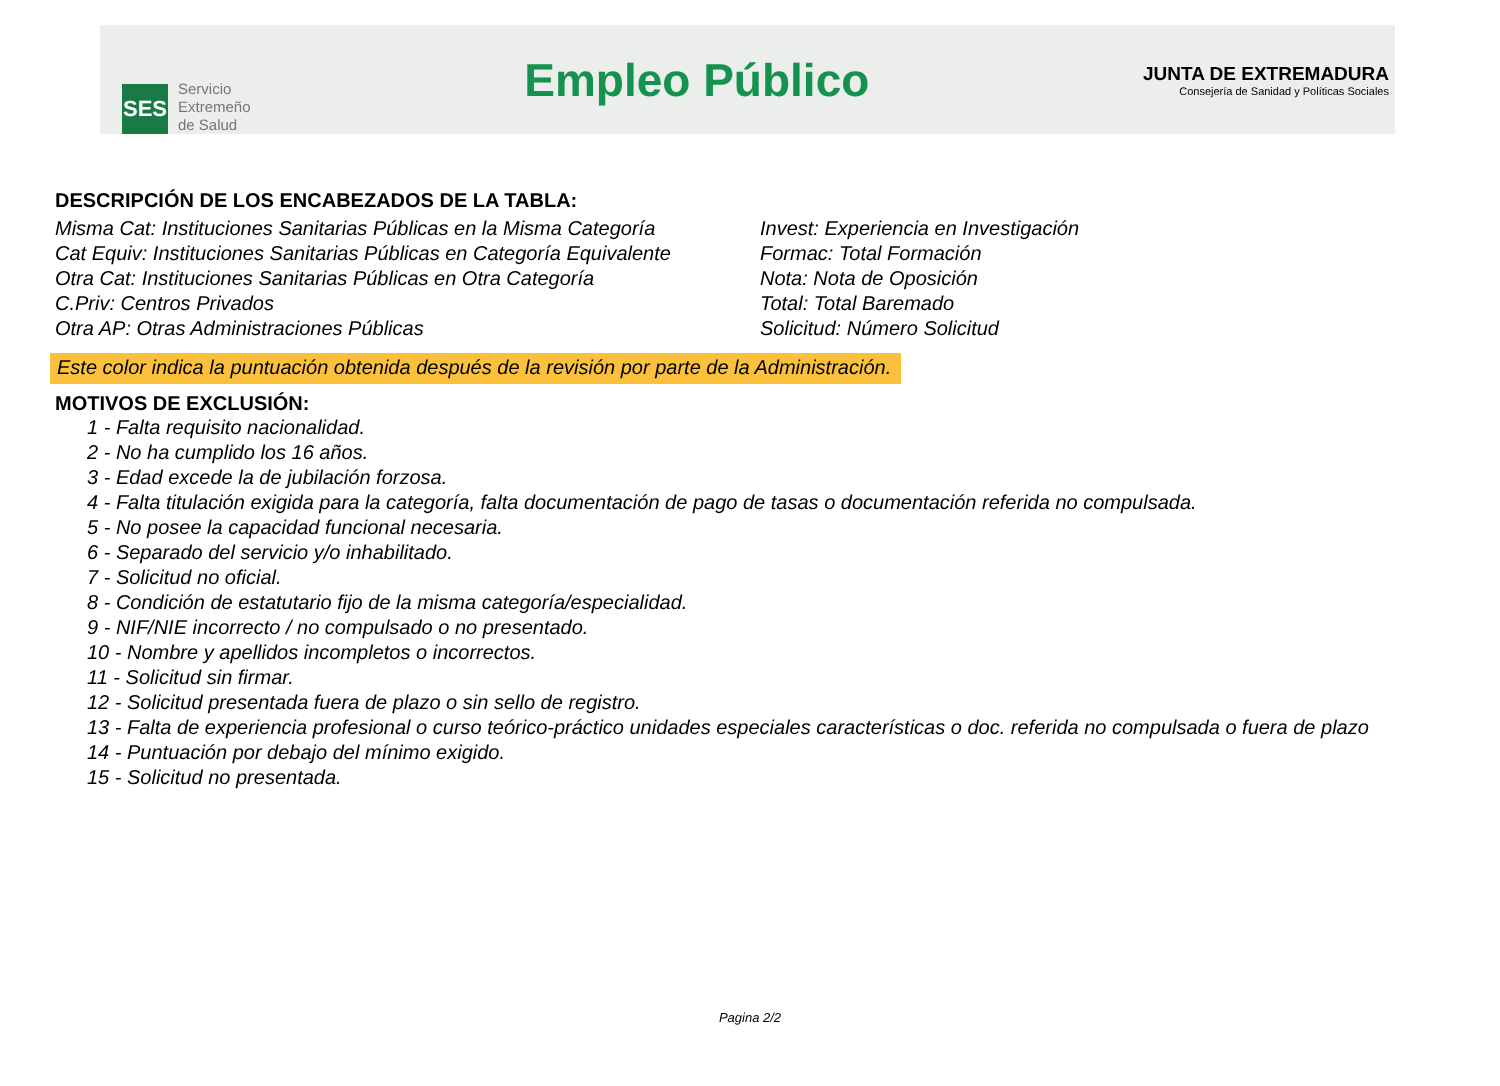SES
Servicio
Extremeño
de Salud
Empleo Público
JUNTA DE EXTREMADURA
Consejería de Sanidad y Políticas Sociales
DESCRIPCIÓN DE LOS ENCABEZADOS DE LA TABLA:
Misma Cat: Instituciones Sanitarias Públicas en la Misma Categoría
Cat Equiv: Instituciones Sanitarias Públicas en Categoría Equivalente
Otra Cat: Instituciones Sanitarias Públicas en Otra Categoría
C.Priv: Centros Privados
Otra AP: Otras Administraciones Públicas
Invest: Experiencia en Investigación
Formac: Total Formación
Nota: Nota de Oposición
Total: Total Baremado
Solicitud: Número Solicitud
Este color indica la puntuación obtenida después de la revisión por parte de la Administración.
MOTIVOS DE EXCLUSIÓN:
1 - Falta requisito nacionalidad.
2 - No ha cumplido los 16 años.
3 - Edad excede la de jubilación forzosa.
4 - Falta titulación exigida para la categoría, falta documentación de pago de tasas o documentación referida no compulsada.
5 - No posee la capacidad funcional necesaria.
6 - Separado del servicio y/o inhabilitado.
7 - Solicitud no oficial.
8 - Condición de estatutario fijo de la misma categoría/especialidad.
9 - NIF/NIE incorrecto / no compulsado o no presentado.
10 - Nombre y apellidos incompletos o incorrectos.
11 - Solicitud sin firmar.
12 - Solicitud presentada fuera de plazo o sin sello de registro.
13 - Falta de experiencia profesional o curso teórico-práctico unidades especiales características o doc. referida no compulsada o fuera de plazo
14 - Puntuación por debajo del mínimo exigido.
15 - Solicitud no presentada.
Pagina 2/2